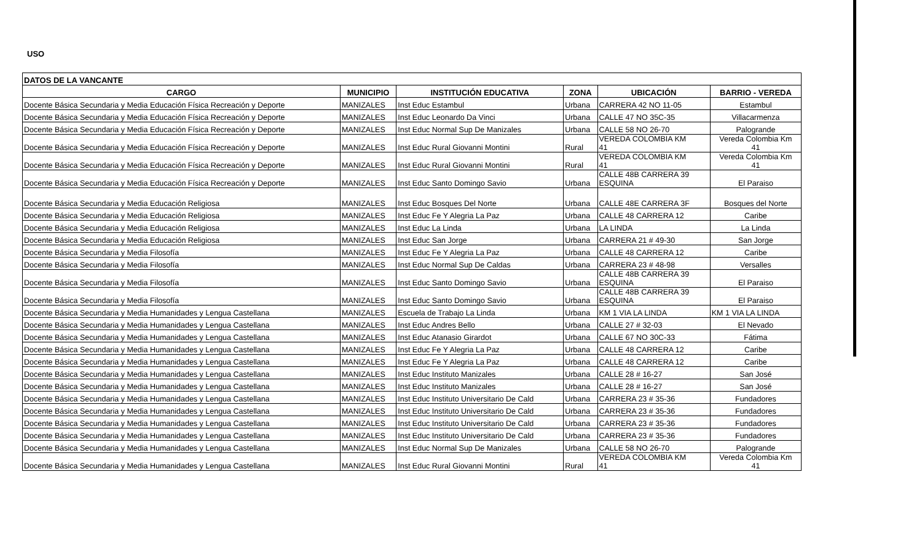USO
| DATOS DE LA VANCANTE | | | | | |
| --- | --- | --- | --- | --- | --- |
| CARGO | MUNICIPIO | INSTITUCIÓN EDUCATIVA | ZONA | UBICACIÓN | BARRIO - VEREDA |
| Docente Básica Secundaria y Media Educación Física Recreación y Deporte | MANIZALES | Inst Educ Estambul | Urbana | CARRERA 42 NO 11-05 | Estambul |
| Docente Básica Secundaria y Media Educación Física Recreación y Deporte | MANIZALES | Inst Educ Leonardo Da Vinci | Urbana | CALLE 47 NO 35C-35 | Villacarmenza |
| Docente Básica Secundaria y Media Educación Física Recreación y Deporte | MANIZALES | Inst Educ Normal Sup De Manizales | Urbana | CALLE 58 NO 26-70 | Palogrande |
| Docente Básica Secundaria y Media Educación Física Recreación y Deporte | MANIZALES | Inst Educ Rural Giovanni Montini | Rural | VEREDA COLOMBIA KM 41 | Vereda Colombia Km 41 |
| Docente Básica Secundaria y Media Educación Física Recreación y Deporte | MANIZALES | Inst Educ Rural Giovanni Montini | Rural | VEREDA COLOMBIA KM 41 | Vereda Colombia Km 41 |
| Docente Básica Secundaria y Media Educación Física Recreación y Deporte | MANIZALES | Inst Educ Santo Domingo Savio | Urbana | CALLE 48B CARRERA 39 ESQUINA | El Paraiso |
| Docente Básica Secundaria y Media Educación Religiosa | MANIZALES | Inst Educ Bosques Del Norte | Urbana | CALLE 48E CARRERA 3F | Bosques del Norte |
| Docente Básica Secundaria y Media Educación Religiosa | MANIZALES | Inst Educ Fe Y Alegria La Paz | Urbana | CALLE 48 CARRERA 12 | Caribe |
| Docente Básica Secundaria y Media Educación Religiosa | MANIZALES | Inst Educ La Linda | Urbana | LA LINDA | La Linda |
| Docente Básica Secundaria y Media Educación Religiosa | MANIZALES | Inst Educ San Jorge | Urbana | CARRERA 21 # 49-30 | San Jorge |
| Docente Básica Secundaria y Media Filosofía | MANIZALES | Inst Educ Fe Y Alegria La Paz | Urbana | CALLE 48 CARRERA 12 | Caribe |
| Docente Básica Secundaria y Media Filosofía | MANIZALES | Inst Educ Normal Sup De Caldas | Urbana | CARRERA 23 # 48-98 | Versalles |
| Docente Básica Secundaria y Media Filosofía | MANIZALES | Inst Educ Santo Domingo Savio | Urbana | CALLE 48B CARRERA 39 ESQUINA | El Paraiso |
| Docente Básica Secundaria y Media Filosofía | MANIZALES | Inst Educ Santo Domingo Savio | Urbana | CALLE 48B CARRERA 39 ESQUINA | El Paraiso |
| Docente Básica Secundaria y Media Humanidades y Lengua Castellana | MANIZALES | Escuela de Trabajo La Linda | Urbana | KM 1 VIA LA LINDA | KM 1 VIA LA LINDA |
| Docente Básica Secundaria y Media Humanidades y Lengua Castellana | MANIZALES | Inst Educ Andres Bello | Urbana | CALLE 27 # 32-03 | El Nevado |
| Docente Básica Secundaria y Media Humanidades y Lengua Castellana | MANIZALES | Inst Educ Atanasio Girardot | Urbana | CALLE 67 NO 30C-33 | Fátima |
| Docente Básica Secundaria y Media Humanidades y Lengua Castellana | MANIZALES | Inst Educ Fe Y Alegria La Paz | Urbana | CALLE 48 CARRERA 12 | Caribe |
| Docente Básica Secundaria y Media Humanidades y Lengua Castellana | MANIZALES | Inst Educ Fe Y Alegria La Paz | Urbana | CALLE 48 CARRERA 12 | Caribe |
| Docente Básica Secundaria y Media Humanidades y Lengua Castellana | MANIZALES | Inst Educ Instituto Manizales | Urbana | CALLE 28 # 16-27 | San José |
| Docente Básica Secundaria y Media Humanidades y Lengua Castellana | MANIZALES | Inst Educ Instituto Manizales | Urbana | CALLE 28 # 16-27 | San José |
| Docente Básica Secundaria y Media Humanidades y Lengua Castellana | MANIZALES | Inst Educ Instituto Universitario De Cald | Urbana | CARRERA 23 # 35-36 | Fundadores |
| Docente Básica Secundaria y Media Humanidades y Lengua Castellana | MANIZALES | Inst Educ Instituto Universitario De Cald | Urbana | CARRERA 23 # 35-36 | Fundadores |
| Docente Básica Secundaria y Media Humanidades y Lengua Castellana | MANIZALES | Inst Educ Instituto Universitario De Cald | Urbana | CARRERA 23 # 35-36 | Fundadores |
| Docente Básica Secundaria y Media Humanidades y Lengua Castellana | MANIZALES | Inst Educ Instituto Universitario De Cald | Urbana | CARRERA 23 # 35-36 | Fundadores |
| Docente Básica Secundaria y Media Humanidades y Lengua Castellana | MANIZALES | Inst Educ Normal Sup De Manizales | Urbana | CALLE 58 NO 26-70 | Palogrande |
| Docente Básica Secundaria y Media Humanidades y Lengua Castellana | MANIZALES | Inst Educ Rural Giovanni Montini | Rural | VEREDA COLOMBIA KM 41 | Vereda Colombia Km 41 |